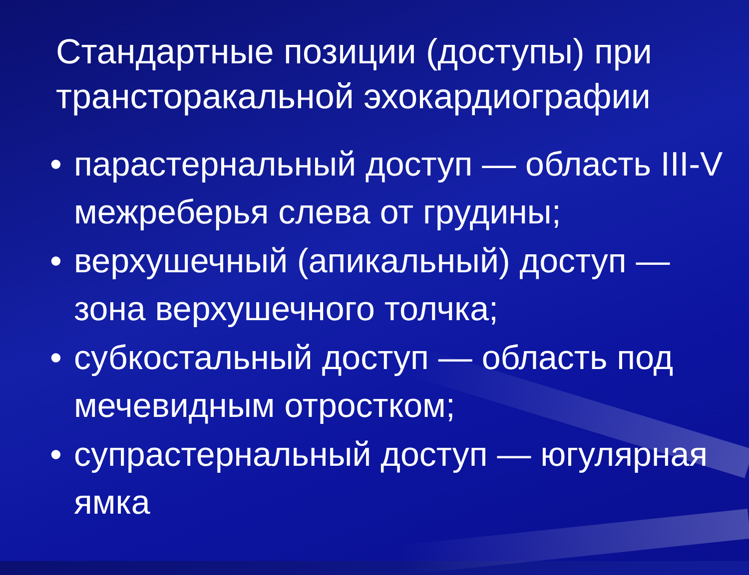Стандартные позиции (доступы) при трансторакальной эхокардиографии
• парастернальный доступ — область III-V межреберья слева от грудины;
• верхушечный (апикальный) доступ — зона верхушечного толчка;
• субкостальный доступ — область под мечевидным отростком;
• супрастернальный доступ — югулярная ямка